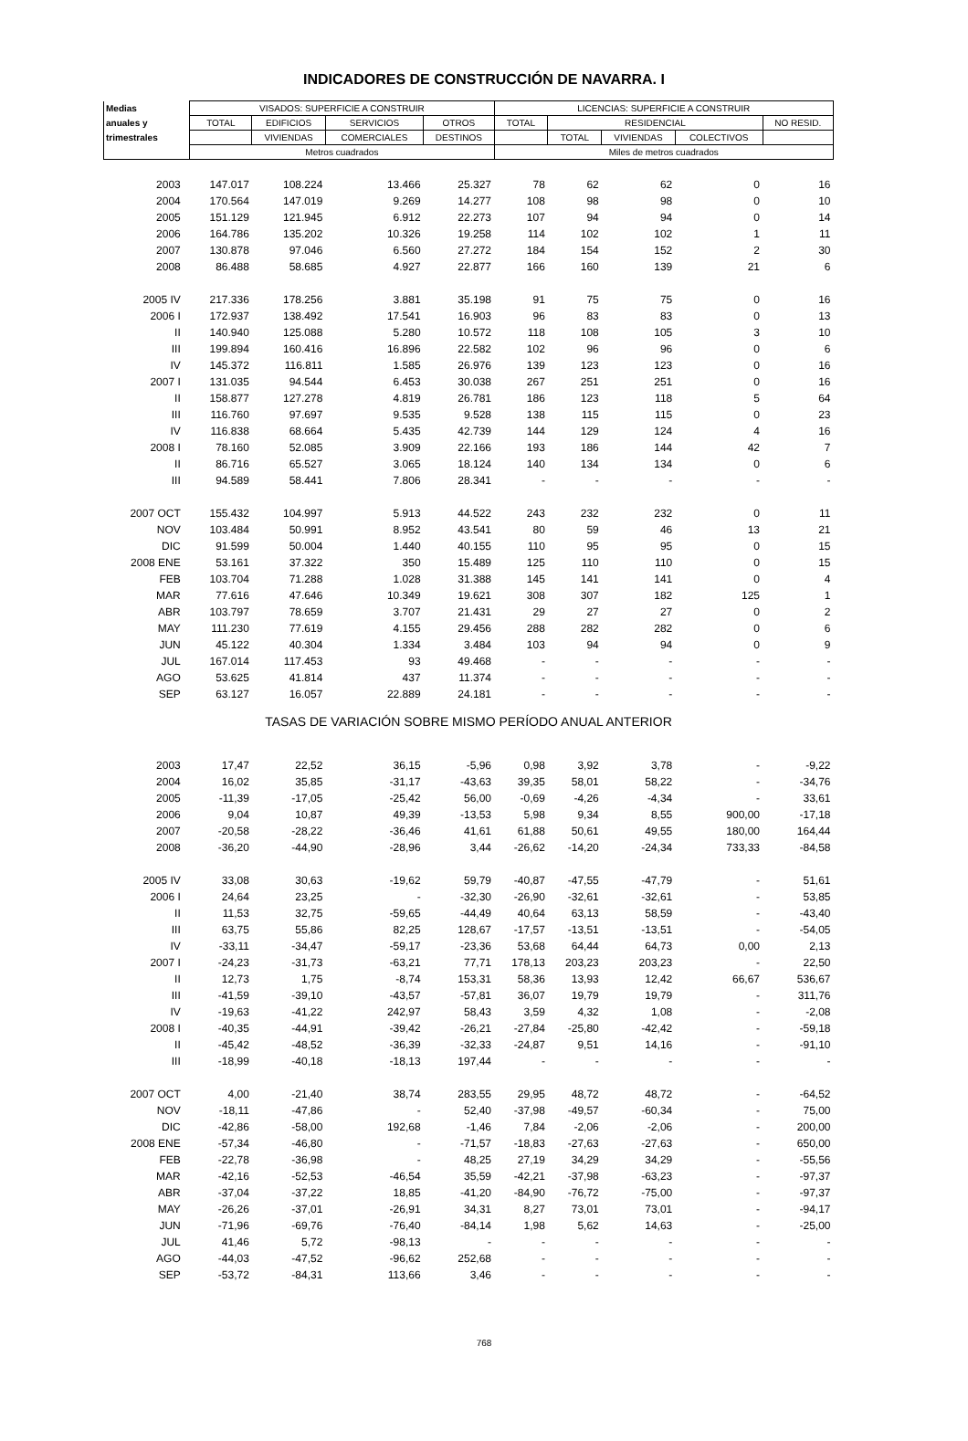INDICADORES DE CONSTRUCCIÓN DE NAVARRA. I
| Medias | VISADOS: SUPERFICIE A CONSTRUIR | | | | LICENCIAS: SUPERFICIE A CONSTRUIR | | | | |
| --- | --- | --- | --- | --- | --- | --- | --- | --- | --- |
| anuales y | TOTAL | EDIFICIOS | SERVICIOS | OTROS | TOTAL | RESIDENCIAL | | | NO RESID. |
| trimestrales | | VIVIENDAS | COMERCIALES | DESTINOS | | TOTAL | VIVIENDAS | COLECTIVOS | |
| | Metros cuadrados | | | | Miles de metros cuadrados | | | | |
| 2003 | 147.017 | 108.224 | 13.466 | 25.327 | 78 | 62 | 62 | 0 | 16 |
| 2004 | 170.564 | 147.019 | 9.269 | 14.277 | 108 | 98 | 98 | 0 | 10 |
| 2005 | 151.129 | 121.945 | 6.912 | 22.273 | 107 | 94 | 94 | 0 | 14 |
| 2006 | 164.786 | 135.202 | 10.326 | 19.258 | 114 | 102 | 102 | 1 | 11 |
| 2007 | 130.878 | 97.046 | 6.560 | 27.272 | 184 | 154 | 152 | 2 | 30 |
| 2008 | 86.488 | 58.685 | 4.927 | 22.877 | 166 | 160 | 139 | 21 | 6 |
| 2005 IV | 217.336 | 178.256 | 3.881 | 35.198 | 91 | 75 | 75 | 0 | 16 |
| 2006 I | 172.937 | 138.492 | 17.541 | 16.903 | 96 | 83 | 83 | 0 | 13 |
| II | 140.940 | 125.088 | 5.280 | 10.572 | 118 | 108 | 105 | 3 | 10 |
| III | 199.894 | 160.416 | 16.896 | 22.582 | 102 | 96 | 96 | 0 | 6 |
| IV | 145.372 | 116.811 | 1.585 | 26.976 | 139 | 123 | 123 | 0 | 16 |
| 2007 I | 131.035 | 94.544 | 6.453 | 30.038 | 267 | 251 | 251 | 0 | 16 |
| II | 158.877 | 127.278 | 4.819 | 26.781 | 186 | 123 | 118 | 5 | 64 |
| III | 116.760 | 97.697 | 9.535 | 9.528 | 138 | 115 | 115 | 0 | 23 |
| IV | 116.838 | 68.664 | 5.435 | 42.739 | 144 | 129 | 124 | 4 | 16 |
| 2008 I | 78.160 | 52.085 | 3.909 | 22.166 | 193 | 186 | 144 | 42 | 7 |
| II | 86.716 | 65.527 | 3.065 | 18.124 | 140 | 134 | 134 | 0 | 6 |
| III | 94.589 | 58.441 | 7.806 | 28.341 | - | - | - | - | - |
| 2007 OCT | 155.432 | 104.997 | 5.913 | 44.522 | 243 | 232 | 232 | 0 | 11 |
| NOV | 103.484 | 50.991 | 8.952 | 43.541 | 80 | 59 | 46 | 13 | 21 |
| DIC | 91.599 | 50.004 | 1.440 | 40.155 | 110 | 95 | 95 | 0 | 15 |
| 2008 ENE | 53.161 | 37.322 | 350 | 15.489 | 125 | 110 | 110 | 0 | 15 |
| FEB | 103.704 | 71.288 | 1.028 | 31.388 | 145 | 141 | 141 | 0 | 4 |
| MAR | 77.616 | 47.646 | 10.349 | 19.621 | 308 | 307 | 182 | 125 | 1 |
| ABR | 103.797 | 78.659 | 3.707 | 21.431 | 29 | 27 | 27 | 0 | 2 |
| MAY | 111.230 | 77.619 | 4.155 | 29.456 | 288 | 282 | 282 | 0 | 6 |
| JUN | 45.122 | 40.304 | 1.334 | 3.484 | 103 | 94 | 94 | 0 | 9 |
| JUL | 167.014 | 117.453 | 93 | 49.468 | - | - | - | - | - |
| AGO | 53.625 | 41.814 | 437 | 11.374 | - | - | - | - | - |
| SEP | 63.127 | 16.057 | 22.889 | 24.181 | - | - | - | - | - |
| TASAS DE VARIACIÓN SOBRE MISMO PERÍODO ANUAL ANTERIOR | | | | | | | | | |
| 2003 | 17,47 | 22,52 | 36,15 | -5,96 | 0,98 | 3,92 | 3,78 | - | -9,22 |
| 2004 | 16,02 | 35,85 | -31,17 | -43,63 | 39,35 | 58,01 | 58,22 | - | -34,76 |
| 2005 | -11,39 | -17,05 | -25,42 | 56,00 | -0,69 | -4,26 | -4,34 | - | 33,61 |
| 2006 | 9,04 | 10,87 | 49,39 | -13,53 | 5,98 | 9,34 | 8,55 | 900,00 | -17,18 |
| 2007 | -20,58 | -28,22 | -36,46 | 41,61 | 61,88 | 50,61 | 49,55 | 180,00 | 164,44 |
| 2008 | -36,20 | -44,90 | -28,96 | 3,44 | -26,62 | -14,20 | -24,34 | 733,33 | -84,58 |
| 2005 IV | 33,08 | 30,63 | -19,62 | 59,79 | -40,87 | -47,55 | -47,79 | - | 51,61 |
| 2006 I | 24,64 | 23,25 | - | -32,30 | -26,90 | -32,61 | -32,61 | - | 53,85 |
| II | 11,53 | 32,75 | -59,65 | -44,49 | 40,64 | 63,13 | 58,59 | - | -43,40 |
| III | 63,75 | 55,86 | 82,25 | 128,67 | -17,57 | -13,51 | -13,51 | - | -54,05 |
| IV | -33,11 | -34,47 | -59,17 | -23,36 | 53,68 | 64,44 | 64,73 | 0,00 | 2,13 |
| 2007 I | -24,23 | -31,73 | -63,21 | 77,71 | 178,13 | 203,23 | 203,23 | - | 22,50 |
| II | 12,73 | 1,75 | -8,74 | 153,31 | 58,36 | 13,93 | 12,42 | 66,67 | 536,67 |
| III | -41,59 | -39,10 | -43,57 | -57,81 | 36,07 | 19,79 | 19,79 | - | 311,76 |
| IV | -19,63 | -41,22 | 242,97 | 58,43 | 3,59 | 4,32 | 1,08 | - | -2,08 |
| 2008 I | -40,35 | -44,91 | -39,42 | -26,21 | -27,84 | -25,80 | -42,42 | - | -59,18 |
| II | -45,42 | -48,52 | -36,39 | -32,33 | -24,87 | 9,51 | 14,16 | - | -91,10 |
| III | -18,99 | -40,18 | -18,13 | 197,44 | - | - | - | - | - |
| 2007 OCT | 4,00 | -21,40 | 38,74 | 283,55 | 29,95 | 48,72 | 48,72 | - | -64,52 |
| NOV | -18,11 | -47,86 | - | 52,40 | -37,98 | -49,57 | -60,34 | - | 75,00 |
| DIC | -42,86 | -58,00 | 192,68 | -1,46 | 7,84 | -2,06 | -2,06 | - | 200,00 |
| 2008 ENE | -57,34 | -46,80 | - | -71,57 | -18,83 | -27,63 | -27,63 | - | 650,00 |
| FEB | -22,78 | -36,98 | - | 48,25 | 27,19 | 34,29 | 34,29 | - | -55,56 |
| MAR | -42,16 | -52,53 | -46,54 | 35,59 | -42,21 | -37,98 | -63,23 | - | -97,37 |
| ABR | -37,04 | -37,22 | 18,85 | -41,20 | -84,90 | -76,72 | -75,00 | - | -97,37 |
| MAY | -26,26 | -37,01 | -26,91 | 34,31 | 8,27 | 73,01 | 73,01 | - | -94,17 |
| JUN | -71,96 | -69,76 | -76,40 | -84,14 | 1,98 | 5,62 | 14,63 | - | -25,00 |
| JUL | 41,46 | 5,72 | -98,13 | - | - | - | - | - | - |
| AGO | -44,03 | -47,52 | -96,62 | 252,68 | - | - | - | - | - |
| SEP | -53,72 | -84,31 | 113,66 | 3,46 | - | - | - | - | - |
768